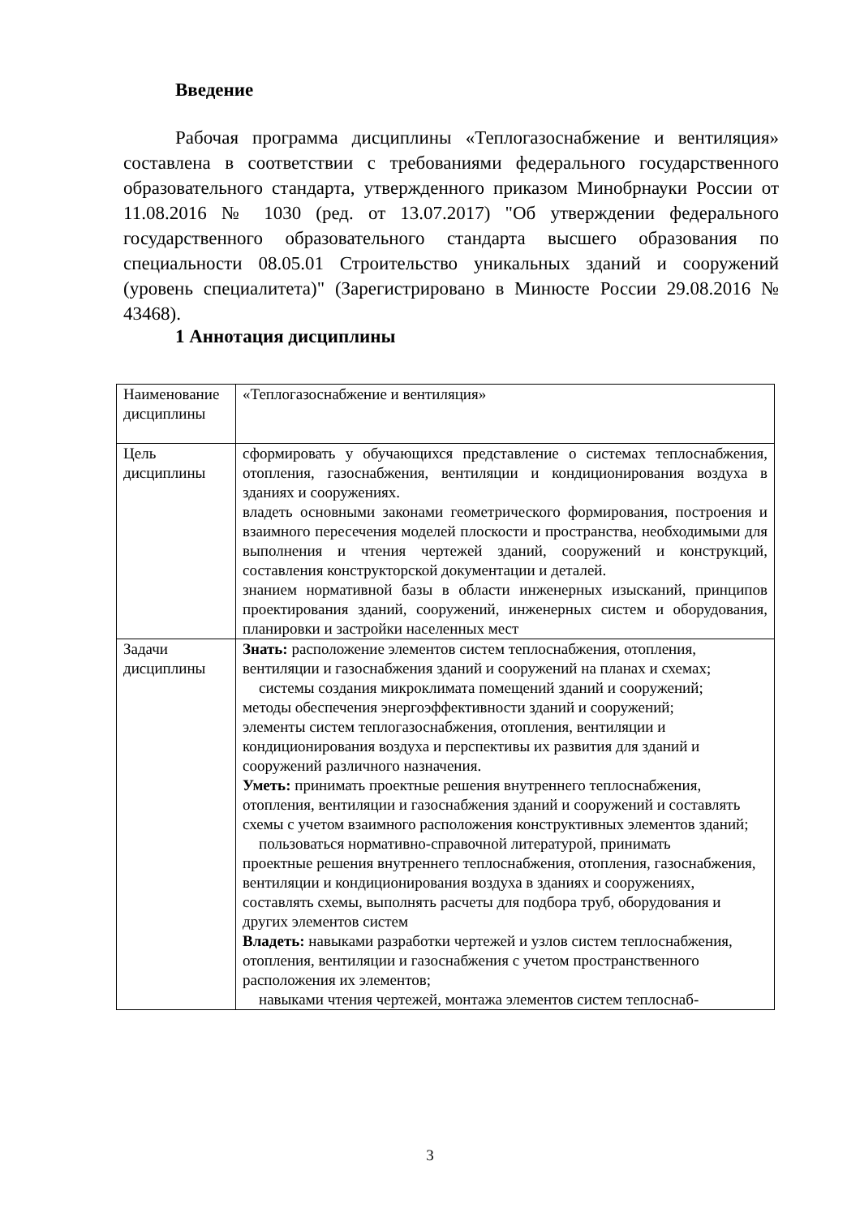Введение
Рабочая программа дисциплины «Теплогазоснабжение и вентиляция» составлена в соответствии с требованиями федерального государственного образовательного стандарта, утвержденного приказом Минобрнауки России от 11.08.2016 № 1030 (ред. от 13.07.2017) "Об утверждении федерального государственного образовательного стандарта высшего образования по специальности 08.05.01 Строительство уникальных зданий и сооружений (уровень специалитета)" (Зарегистрировано в Минюсте России 29.08.2016 № 43468).
1 Аннотация дисциплины
| Наименование дисциплины | «Теплогазоснабжение и вентиляция» |
| Цель дисциплины | сформировать у обучающихся представление о системах теплоснабжения, отопления, газоснабжения, вентиляции и кондиционирования воздуха в зданиях и сооружениях. владеть основными законами геометрического формирования, построения и взаимного пересечения моделей плоскости и пространства, необходимыми для выполнения и чтения чертежей зданий, сооружений и конструкций, составления конструкторской документации и деталей. знанием нормативной базы в области инженерных изысканий, принципов проектирования зданий, сооружений, инженерных систем и оборудования, планировки и застройки населенных мест |
| Задачи дисциплины | Знать: расположение элементов систем теплоснабжения, отопления, вентиляции и газоснабжения зданий и сооружений на планах и схемах; системы создания микроклимата помещений зданий и сооружений; методы обеспечения энергоэффективности зданий и сооружений; элементы систем теплогазоснабжения, отопления, вентиляции и кондиционирования воздуха и перспективы их развития для зданий и сооружений различного назначения. Уметь: принимать проектные решения внутреннего теплоснабжения, отопления, вентиляции и газоснабжения зданий и сооружений и составлять схемы с учетом взаимного расположения конструктивных элементов зданий; пользоваться нормативно-справочной литературой, принимать проектные решения внутреннего теплоснабжения, отопления, газоснабжения, вентиляции и кондиционирования воздуха в зданиях и сооружениях, составлять схемы, выполнять расчеты для подбора труб, оборудования и других элементов систем Владеть: навыками разработки чертежей и узлов систем теплоснабжения, отопления, вентиляции и газоснабжения с учетом пространственного расположения их элементов; навыками чтения чертежей, монтажа элементов систем теплоснаб- |
3